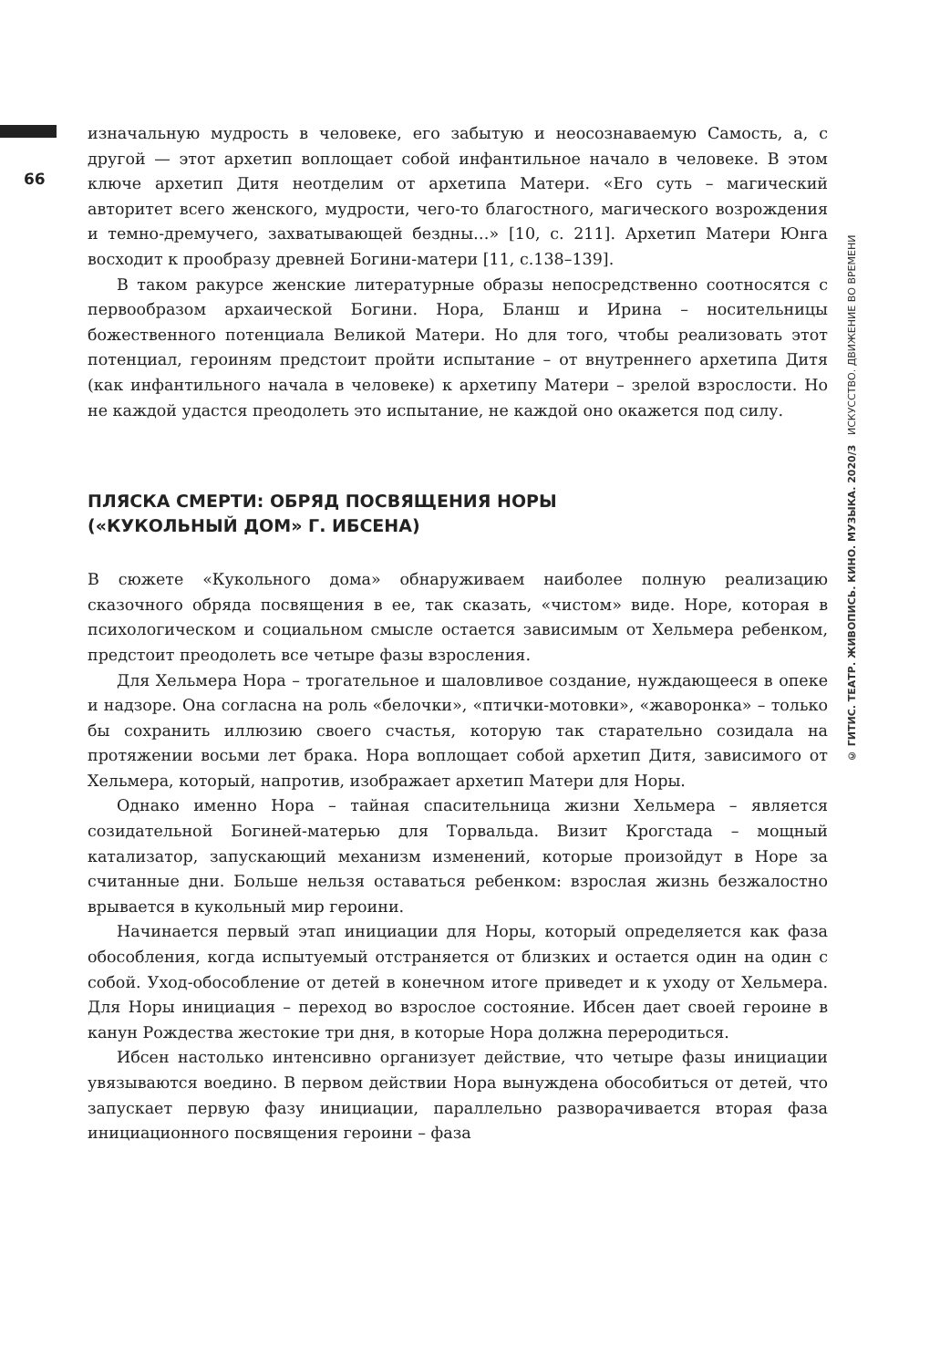66
изначальную мудрость в человеке, его забытую и неосознаваемую Самость, а, с другой — этот архетип воплощает собой инфантильное начало в человеке. В этом ключе архетип Дитя неотделим от архетипа Матери. «Его суть – магический авторитет всего женского, мудрости, чего-то благостного, магического возрождения и темно-дремучего, захватывающей бездны…» [10, с. 211]. Архетип Матери Юнга восходит к прообразу древней Богини-матери [11, с.138–139].
В таком ракурсе женские литературные образы непосредственно соотносятся с первообразом архаической Богини. Нора, Бланш и Ирина – носительницы божественного потенциала Великой Матери. Но для того, чтобы реализовать этот потенциал, героиням предстоит пройти испытание – от внутреннего архетипа Дитя (как инфантильного начала в человеке) к архетипу Матери – зрелой взрослости. Но не каждой удастся преодолеть это испытание, не каждой оно окажется под силу.
ПЛЯСКА СМЕРТИ: ОБРЯД ПОСВЯЩЕНИЯ НОРЫ
(«КУКОЛЬНЫЙ ДОМ» Г. ИБСЕНА)
В сюжете «Кукольного дома» обнаруживаем наиболее полную реализацию сказочного обряда посвящения в ее, так сказать, «чистом» виде. Норе, которая в психологическом и социальном смысле остается зависимым от Хельмера ребенком, предстоит преодолеть все четыре фазы взросления.
Для Хельмера Нора – трогательное и шаловливое создание, нуждающееся в опеке и надзоре. Она согласна на роль «белочки», «птички-мотовки», «жаворонка» – только бы сохранить иллюзию своего счастья, которую так старательно созидала на протяжении восьми лет брака. Нора воплощает собой архетип Дитя, зависимого от Хельмера, который, напротив, изображает архетип Матери для Норы.
Однако именно Нора – тайная спасительница жизни Хельмера – является созидательной Богиней-матерью для Торвальда. Визит Крогстада – мощный катализатор, запускающий механизм изменений, которые произойдут в Норе за считанные дни. Больше нельзя оставаться ребенком: взрослая жизнь безжалостно врывается в кукольный мир героини.
Начинается первый этап инициации для Норы, который определяется как фаза обособления, когда испытуемый отстраняется от близких и остается один на один с собой. Уход-обособление от детей в конечном итоге приведет и к уходу от Хельмера. Для Норы инициация – переход во взрослое состояние. Ибсен дает своей героине в канун Рождества жестокие три дня, в которые Нора должна переродиться.
Ибсен настолько интенсивно организует действие, что четыре фазы инициации увязываются воедино. В первом действии Нора вынуждена обособиться от детей, что запускает первую фазу инициации, параллельно разворачивается вторая фаза инициационного посвящения героини – фаза
© ГИТИС. ТЕАТР. ЖИВОПИСЬ. КИНО. МУЗЫКА. 2020/3 ИСКУССТВО. ДВИЖЕНИЕ ВО ВРЕМЕНИ